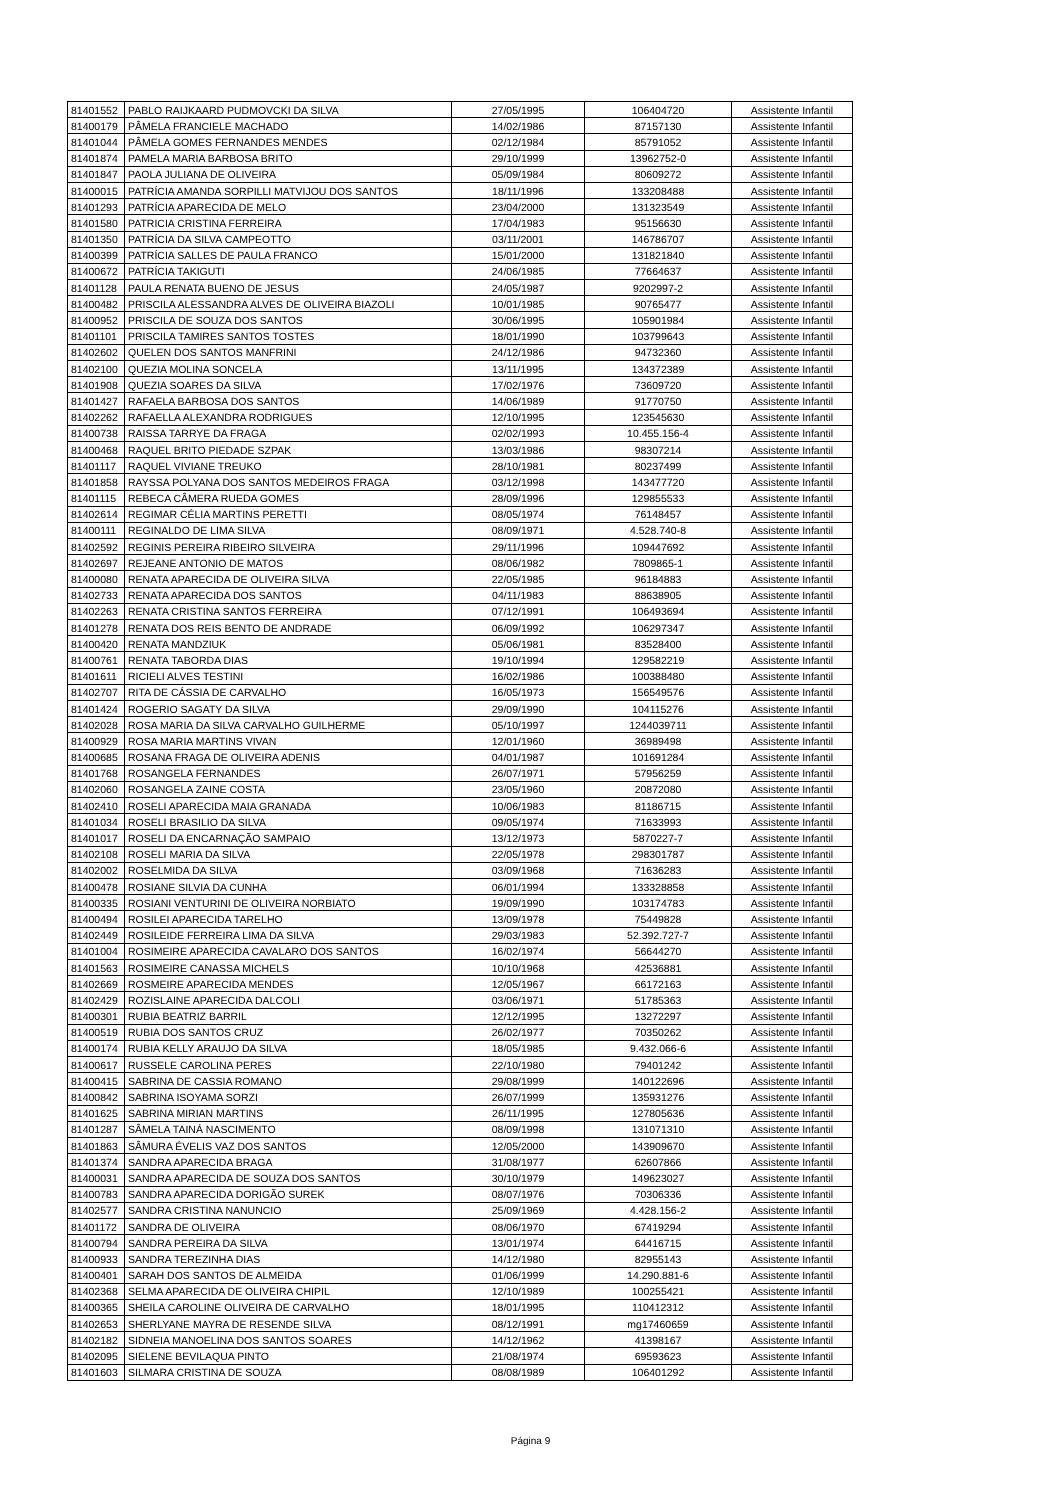| 81401552 | PABLO RAIJKAARD PUDMOVCKI DA SILVA | 27/05/1995 | 106404720 | Assistente Infantil |
| 81400179 | PÂMELA FRANCIELE MACHADO | 14/02/1986 | 87157130 | Assistente Infantil |
| 81401044 | PÂMELA GOMES FERNANDES MENDES | 02/12/1984 | 85791052 | Assistente Infantil |
| 81401874 | PAMELA MARIA BARBOSA BRITO | 29/10/1999 | 13962752-0 | Assistente Infantil |
| 81401847 | PAOLA JULIANA DE OLIVEIRA | 05/09/1984 | 80609272 | Assistente Infantil |
| 81400015 | PATRÍCIA AMANDA SORPILLI MATVIJOU DOS SANTOS | 18/11/1996 | 133208488 | Assistente Infantil |
| 81401293 | PATRÍCIA APARECIDA DE MELO | 23/04/2000 | 131323549 | Assistente Infantil |
| 81401580 | PATRICIA CRISTINA FERREIRA | 17/04/1983 | 95156630 | Assistente Infantil |
| 81401350 | PATRÍCIA DA SILVA CAMPEOTTO | 03/11/2001 | 146786707 | Assistente Infantil |
| 81400399 | PATRÍCIA SALLES DE PAULA FRANCO | 15/01/2000 | 131821840 | Assistente Infantil |
| 81400672 | PATRÍCIA TAKIGUTI | 24/06/1985 | 77664637 | Assistente Infantil |
| 81401128 | PAULA RENATA BUENO DE JESUS | 24/05/1987 | 9202997-2 | Assistente Infantil |
| 81400482 | PRISCILA ALESSANDRA ALVES DE OLIVEIRA BIAZOLI | 10/01/1985 | 90765477 | Assistente Infantil |
| 81400952 | PRISCILA DE SOUZA DOS SANTOS | 30/06/1995 | 105901984 | Assistente Infantil |
| 81401101 | PRISCILA TAMIRES SANTOS TOSTES | 18/01/1990 | 103799643 | Assistente Infantil |
| 81402602 | QUELEN DOS SANTOS MANFRINI | 24/12/1986 | 94732360 | Assistente Infantil |
| 81402100 | QUEZIA MOLINA SONCELA | 13/11/1995 | 134372389 | Assistente Infantil |
| 81401908 | QUEZIA SOARES DA SILVA | 17/02/1976 | 73609720 | Assistente Infantil |
| 81401427 | RAFAELA BARBOSA DOS SANTOS | 14/06/1989 | 91770750 | Assistente Infantil |
| 81402262 | RAFAELLA ALEXANDRA RODRIGUES | 12/10/1995 | 123545630 | Assistente Infantil |
| 81400738 | RAISSA TARRYE DA FRAGA | 02/02/1993 | 10.455.156-4 | Assistente Infantil |
| 81400468 | RAQUEL BRITO PIEDADE SZPAK | 13/03/1986 | 98307214 | Assistente Infantil |
| 81401117 | RAQUEL VIVIANE TREUKO | 28/10/1981 | 80237499 | Assistente Infantil |
| 81401858 | RAYSSA POLYANA DOS SANTOS MEDEIROS FRAGA | 03/12/1998 | 143477720 | Assistente Infantil |
| 81401115 | REBECA CÂMERA RUEDA GOMES | 28/09/1996 | 129855533 | Assistente Infantil |
| 81402614 | REGIMAR CÉLIA MARTINS PERETTI | 08/05/1974 | 76148457 | Assistente Infantil |
| 81400111 | REGINALDO DE LIMA SILVA | 08/09/1971 | 4.528.740-8 | Assistente Infantil |
| 81402592 | REGINIS PEREIRA RIBEIRO SILVEIRA | 29/11/1996 | 109447692 | Assistente Infantil |
| 81402697 | REJEANE ANTONIO DE MATOS | 08/06/1982 | 7809865-1 | Assistente Infantil |
| 81400080 | RENATA APARECIDA DE OLIVEIRA SILVA | 22/05/1985 | 96184883 | Assistente Infantil |
| 81402733 | RENATA APARECIDA DOS SANTOS | 04/11/1983 | 88638905 | Assistente Infantil |
| 81402263 | RENATA CRISTINA SANTOS FERREIRA | 07/12/1991 | 106493694 | Assistente Infantil |
| 81401278 | RENATA DOS REIS BENTO DE ANDRADE | 06/09/1992 | 106297347 | Assistente Infantil |
| 81400420 | RENATA MANDZIUK | 05/06/1981 | 83528400 | Assistente Infantil |
| 81400761 | RENATA TABORDA DIAS | 19/10/1994 | 129582219 | Assistente Infantil |
| 81401611 | RICIELI ALVES TESTINI | 16/02/1986 | 100388480 | Assistente Infantil |
| 81402707 | RITA DE CÁSSIA DE CARVALHO | 16/05/1973 | 156549576 | Assistente Infantil |
| 81401424 | ROGERIO SAGATY DA SILVA | 29/09/1990 | 104115276 | Assistente Infantil |
| 81402028 | ROSA MARIA DA SILVA CARVALHO GUILHERME | 05/10/1997 | 1244039711 | Assistente Infantil |
| 81400929 | ROSA MARIA MARTINS VIVAN | 12/01/1960 | 36989498 | Assistente Infantil |
| 81400685 | ROSANA FRAGA DE OLIVEIRA ADENIS | 04/01/1987 | 101691284 | Assistente Infantil |
| 81401768 | ROSANGELA FERNANDES | 26/07/1971 | 57956259 | Assistente Infantil |
| 81402060 | ROSANGELA ZAINE COSTA | 23/05/1960 | 20872080 | Assistente Infantil |
| 81402410 | ROSELI APARECIDA MAIA GRANADA | 10/06/1983 | 81186715 | Assistente Infantil |
| 81401034 | ROSELI BRASILIO DA SILVA | 09/05/1974 | 71633993 | Assistente Infantil |
| 81401017 | ROSELI DA ENCARNAÇÃO SAMPAIO | 13/12/1973 | 5870227-7 | Assistente Infantil |
| 81402108 | ROSELI MARIA DA SILVA | 22/05/1978 | 298301787 | Assistente Infantil |
| 81402002 | ROSELMIDA DA SILVA | 03/09/1968 | 71636283 | Assistente Infantil |
| 81400478 | ROSIANE SILVIA DA CUNHA | 06/01/1994 | 133328858 | Assistente Infantil |
| 81400335 | ROSIANI VENTURINI DE OLIVEIRA NORBIATO | 19/09/1990 | 103174783 | Assistente Infantil |
| 81400494 | ROSILEI APARECIDA TARELHO | 13/09/1978 | 75449828 | Assistente Infantil |
| 81402449 | ROSILEIDE FERREIRA LIMA DA SILVA | 29/03/1983 | 52.392.727-7 | Assistente Infantil |
| 81401004 | ROSIMEIRE APARECIDA CAVALARO DOS SANTOS | 16/02/1974 | 56644270 | Assistente Infantil |
| 81401563 | ROSIMEIRE CANASSA MICHELS | 10/10/1968 | 42536881 | Assistente Infantil |
| 81402669 | ROSMEIRE APARECIDA MENDES | 12/05/1967 | 66172163 | Assistente Infantil |
| 81402429 | ROZISLAINE APARECIDA DALCOLI | 03/06/1971 | 51785363 | Assistente Infantil |
| 81400301 | RUBIA BEATRIZ BARRIL | 12/12/1995 | 13272297 | Assistente Infantil |
| 81400519 | RUBIA DOS SANTOS CRUZ | 26/02/1977 | 70350262 | Assistente Infantil |
| 81400174 | RUBIA KELLY ARAUJO DA SILVA | 18/05/1985 | 9.432.066-6 | Assistente Infantil |
| 81400617 | RUSSELE CAROLINA PERES | 22/10/1980 | 79401242 | Assistente Infantil |
| 81400415 | SABRINA DE CASSIA ROMANO | 29/08/1999 | 140122696 | Assistente Infantil |
| 81400842 | SABRINA ISOYAMA SORZI | 26/07/1999 | 135931276 | Assistente Infantil |
| 81401625 | SABRINA MIRIAN MARTINS | 26/11/1995 | 127805636 | Assistente Infantil |
| 81401287 | SÂMELA TAINÁ NASCIMENTO | 08/09/1998 | 131071310 | Assistente Infantil |
| 81401863 | SÂMURA ÉVELIS VAZ DOS SANTOS | 12/05/2000 | 143909670 | Assistente Infantil |
| 81401374 | SANDRA APARECIDA BRAGA | 31/08/1977 | 62607866 | Assistente Infantil |
| 81400031 | SANDRA APARECIDA DE SOUZA DOS SANTOS | 30/10/1979 | 149623027 | Assistente Infantil |
| 81400783 | SANDRA APARECIDA DORIGÃO SUREK | 08/07/1976 | 70306336 | Assistente Infantil |
| 81402577 | SANDRA CRISTINA NANUNCIO | 25/09/1969 | 4.428.156-2 | Assistente Infantil |
| 81401172 | SANDRA DE OLIVEIRA | 08/06/1970 | 67419294 | Assistente Infantil |
| 81400794 | SANDRA PEREIRA DA SILVA | 13/01/1974 | 64416715 | Assistente Infantil |
| 81400933 | SANDRA TEREZINHA DIAS | 14/12/1980 | 82955143 | Assistente Infantil |
| 81400401 | SARAH DOS SANTOS DE ALMEIDA | 01/06/1999 | 14.290.881-6 | Assistente Infantil |
| 81402368 | SELMA APARECIDA DE OLIVEIRA CHIPIL | 12/10/1989 | 100255421 | Assistente Infantil |
| 81400365 | SHEILA CAROLINE OLIVEIRA DE CARVALHO | 18/01/1995 | 110412312 | Assistente Infantil |
| 81402653 | SHERLYANE MAYRA DE RESENDE SILVA | 08/12/1991 | mg17460659 | Assistente Infantil |
| 81402182 | SIDNEIA MANOELINA DOS SANTOS SOARES | 14/12/1962 | 41398167 | Assistente Infantil |
| 81402095 | SIELENE BEVILAQUA PINTO | 21/08/1974 | 69593623 | Assistente Infantil |
| 81401603 | SILMARA CRISTINA DE SOUZA | 08/08/1989 | 106401292 | Assistente Infantil |
Página 9